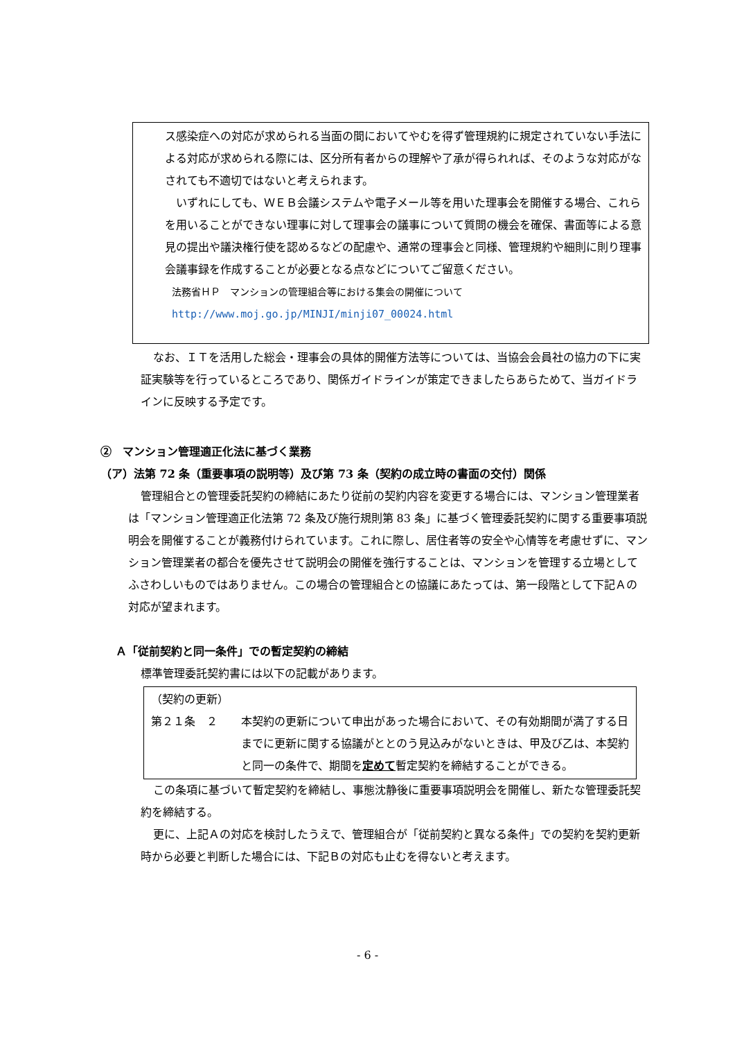ス感染症への対応が求められる当面の間においてやむを得ず管理規約に規定されていない手法による対応が求められる際には、区分所有者からの理解や了承が得られれば、そのような対応がなされても不適切ではないと考えられます。
　いずれにしても、ＷＥＢ会議システムや電子メール等を用いた理事会を開催する場合、これらを用いることができない理事に対して理事会の議事について質問の機会を確保、書面等による意見の提出や議決権行使を認めるなどの配慮や、通常の理事会と同様、管理規約や細則に則り理事会議事録を作成することが必要となる点などについてご留意ください。
法務省ＨＰ　マンションの管理組合等における集会の開催について
http://www.moj.go.jp/MINJI/minji07_00024.html
なお、ＩＴを活用した総会・理事会の具体的開催方法等については、当協会会員社の協力の下に実証実験等を行っているところであり、関係ガイドラインが策定できましたらあらためて、当ガイドラインに反映する予定です。
②　マンション管理適正化法に基づく業務
（ア）法第 72 条（重要事項の説明等）及び第 73 条（契約の成立時の書面の交付）関係
管理組合との管理委託契約の締結にあたり従前の契約内容を変更する場合には、マンション管理業者は「マンション管理適正化法第 72 条及び施行規則第 83 条」に基づく管理委託契約に関する重要事項説明会を開催することが義務付けられています。これに際し、居住者等の安全や心情等を考慮せずに、マンション管理業者の都合を優先させて説明会の開催を強行することは、マンションを管理する立場としてふさわしいものではありません。この場合の管理組合との協議にあたっては、第一段階として下記Ａの対応が望まれます。
Ａ「従前契約と同一条件」での暫定契約の締結
標準管理委託契約書には以下の記載があります。
（契約の更新）
第２１条　２ 本契約の更新について申出があった場合において、その有効期間が満了する日までに更新に関する協議がととのう見込みがないときは、甲及び乙は、本契約と同一の条件で、期間を定めて暫定契約を締結することができる。
この条項に基づいて暫定契約を締結し、事態沈静後に重要事項説明会を開催し、新たな管理委託契約を締結する。
更に、上記Ａの対応を検討したうえで、管理組合が「従前契約と異なる条件」での契約を契約更新時から必要と判断した場合には、下記Ｂの対応も止むを得ないと考えます。
- 6 -